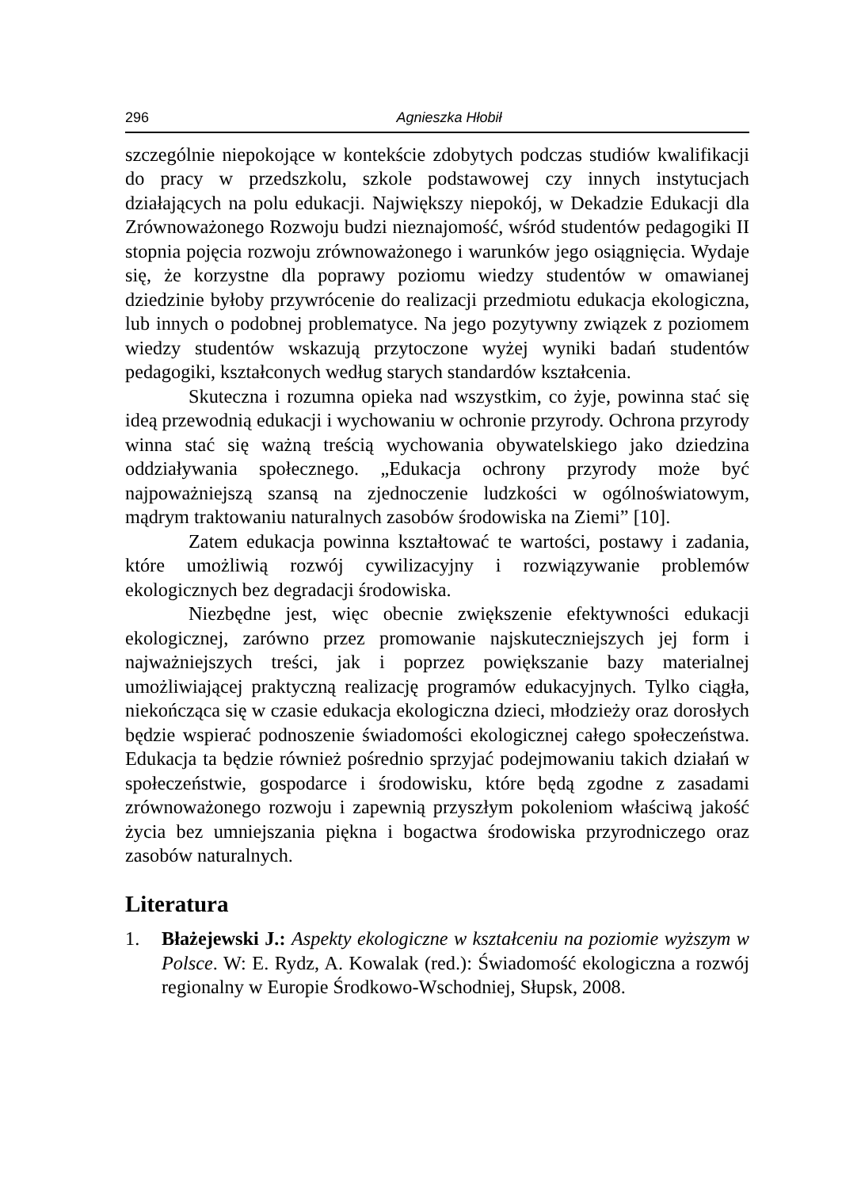296 Agnieszka Hłobił
szczególnie niepokojące w kontekście zdobytych podczas studiów kwalifikacji do pracy w przedszkolu, szkole podstawowej czy innych instytucjach działających na polu edukacji. Największy niepokój, w Dekadzie Edukacji dla Zrównoważonego Rozwoju budzi nieznajomość, wśród studentów pedagogiki II stopnia pojęcia rozwoju zrównoważonego i warunków jego osiągnięcia. Wydaje się, że korzystne dla poprawy poziomu wiedzy studentów w omawianej dziedzinie byłoby przywrócenie do realizacji przedmiotu edukacja ekologiczna, lub innych o podobnej problematyce. Na jego pozytywny związek z poziomem wiedzy studentów wskazują przytoczone wyżej wyniki badań studentów pedagogiki, kształconych według starych standardów kształcenia.
Skuteczna i rozumna opieka nad wszystkim, co żyje, powinna stać się ideą przewodnią edukacji i wychowaniu w ochronie przyrody. Ochrona przyrody winna stać się ważną treścią wychowania obywatelskiego jako dziedzina oddziaływania społecznego. „Edukacja ochrony przyrody może być najpoważniejszą szansą na zjednoczenie ludzkości w ogólnoświatowym, mądrym traktowaniu naturalnych zasobów środowiska na Ziemi” [10].
Zatem edukacja powinna kształtować te wartości, postawy i zadania, które umożliwią rozwój cywilizacyjny i rozwiązywanie problemów ekologicznych bez degradacji środowiska.
Niezbędne jest, więc obecnie zwiększenie efektywności edukacji ekologicznej, zarówno przez promowanie najskuteczniejszych jej form i najważniejszych treści, jak i poprzez powiększanie bazy materialnej umożliwiającej praktyczną realizację programów edukacyjnych. Tylko ciągła, niekończąca się w czasie edukacja ekologiczna dzieci, młodzieży oraz dorosłych będzie wspierać podnoszenie świadomości ekologicznej całego społeczeństwa. Edukacja ta będzie również pośrednio sprzyjać podejmowaniu takich działań w społeczeństwie, gospodarce i środowisku, które będą zgodne z zasadami zrównoważonego rozwoju i zapewnią przyszłym pokoleniom właściwą jakość życia bez umniejszania piękna i bogactwa środowiska przyrodniczego oraz zasobów naturalnych.
Literatura
1. Błażejewski J.: Aspekty ekologiczne w kształceniu na poziomie wyższym w Polsce. W: E. Rydz, A. Kowalak (red.): Świadomość ekologiczna a rozwój regionalny w Europie Środkowo-Wschodniej, Słupsk, 2008.